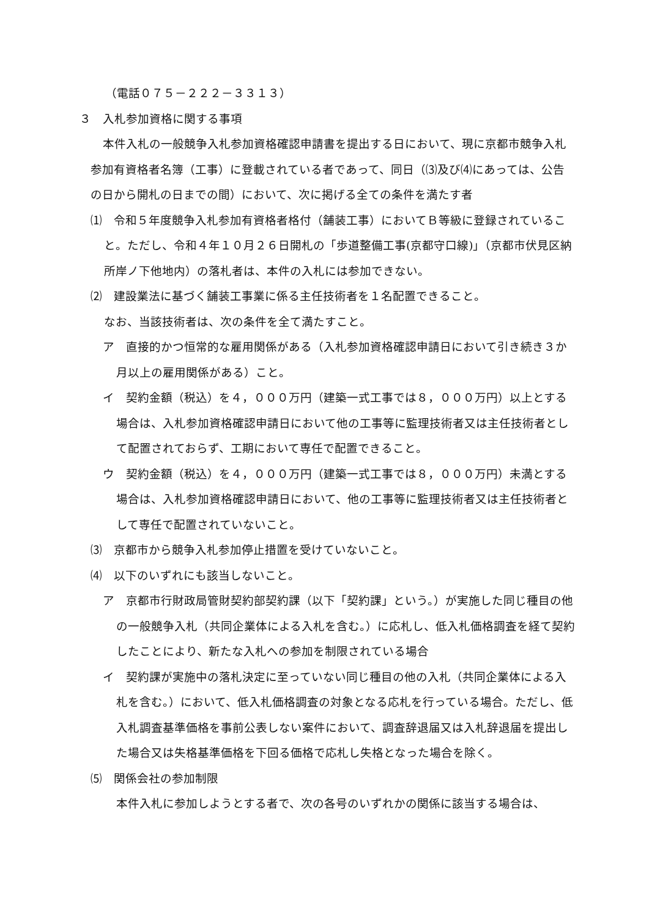（電話０７５－２２２－３３１３）
３　入札参加資格に関する事項
本件入札の一般競争入札参加資格確認申請書を提出する日において、現に京都市競争入札参加有資格者名簿（工事）に登載されている者であって、同日（⑶及び⑷にあっては、公告の日から開札の日までの間）において、次に掲げる全ての条件を満たす者
⑴　令和５年度競争入札参加有資格者格付（舗装工事）においてＢ等級に登録されていること。ただし、令和４年１０月２６日開札の「歩道整備工事(京都守口線)」（京都市伏見区納所岸ノ下他地内）の落札者は、本件の入札には参加できない。
⑵　建設業法に基づく舗装工事業に係る主任技術者を１名配置できること。
なお、当該技術者は、次の条件を全て満たすこと。
ア　直接的かつ恒常的な雇用関係がある（入札参加資格確認申請日において引き続き３か月以上の雇用関係がある）こと。
イ　契約金額（税込）を４，０００万円（建築一式工事では８，０００万円）以上とする場合は、入札参加資格確認申請日において他の工事等に監理技術者又は主任技術者として配置されておらず、工期において専任で配置できること。
ウ　契約金額（税込）を４，０００万円（建築一式工事では８，０００万円）未満とする場合は、入札参加資格確認申請日において、他の工事等に監理技術者又は主任技術者として専任で配置されていないこと。
⑶　京都市から競争入札参加停止措置を受けていないこと。
⑷　以下のいずれにも該当しないこと。
ア　京都市行財政局管財契約部契約課（以下「契約課」という。）が実施した同じ種目の他の一般競争入札（共同企業体による入札を含む。）に応札し、低入札価格調査を経て契約したことにより、新たな入札への参加を制限されている場合
イ　契約課が実施中の落札決定に至っていない同じ種目の他の入札（共同企業体による入札を含む。）において、低入札価格調査の対象となる応札を行っている場合。ただし、低入札調査基準価格を事前公表しない案件において、調査辞退届又は入札辞退届を提出した場合又は失格基準価格を下回る価格で応札し失格となった場合を除く。
⑸　関係会社の参加制限
本件入札に参加しようとする者で、次の各号のいずれかの関係に該当する場合は、